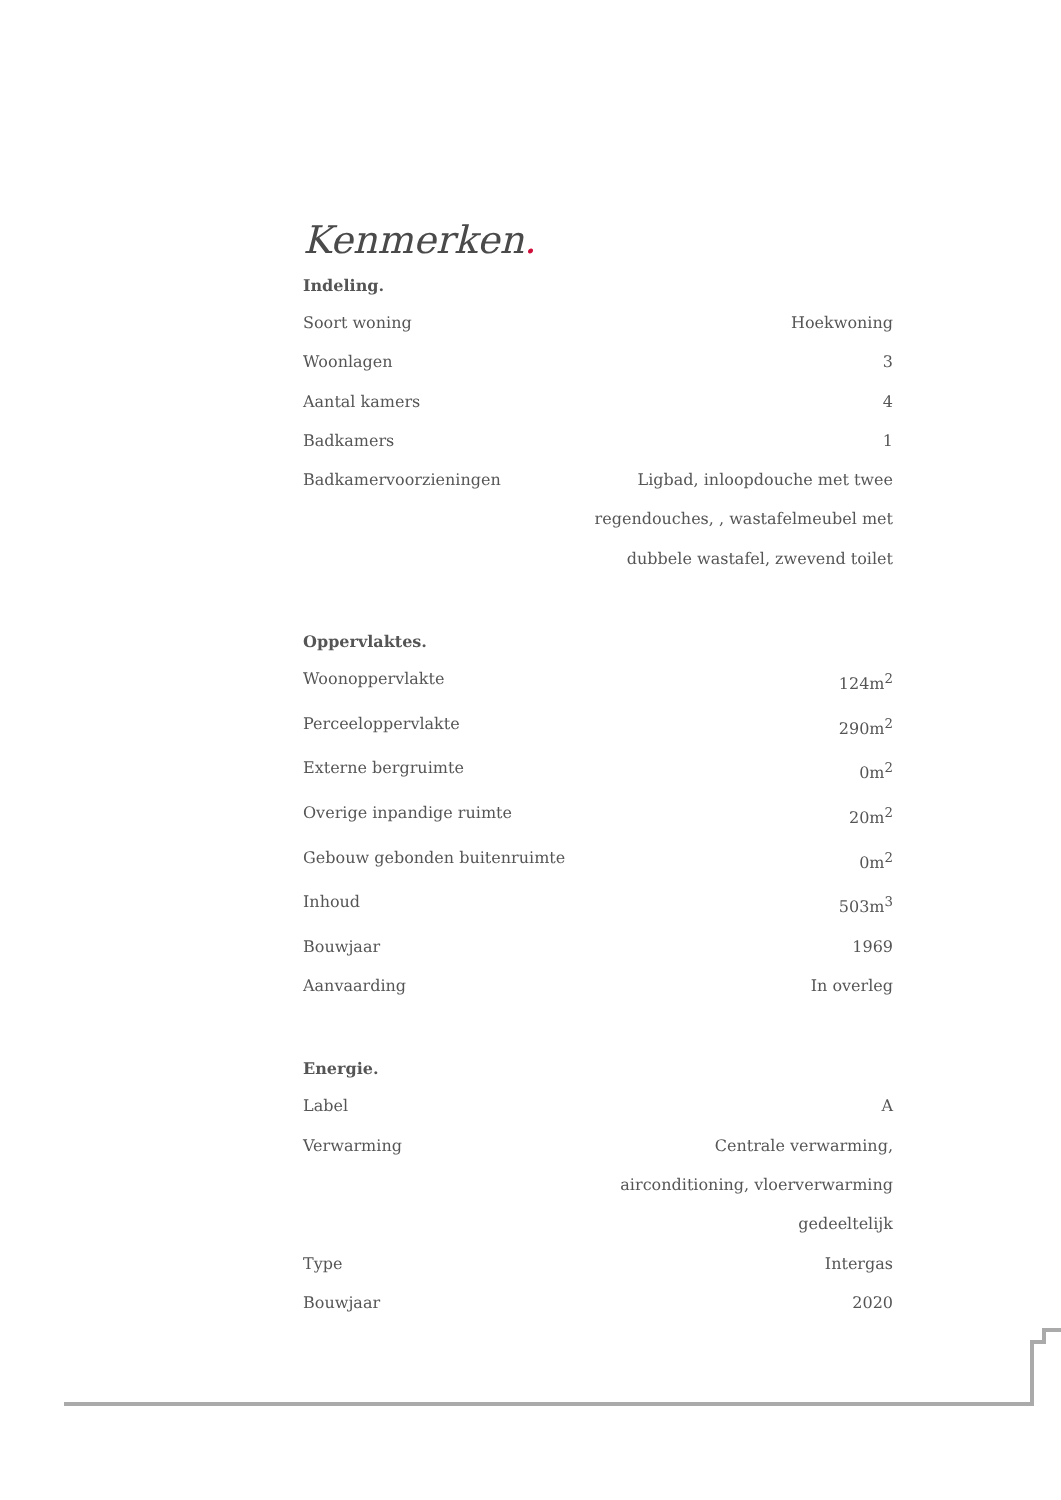Kenmerken.
Indeling.
| Soort woning | Hoekwoning |
| Woonlagen | 3 |
| Aantal kamers | 4 |
| Badkamers | 1 |
| Badkamervoorzieningen | Ligbad, inloopdouche met twee regendouches, , wastafelmeubel met dubbele wastafel, zwevend toilet |
Oppervlaktes.
| Woonoppervlakte | 124m<sup>2</sup> |
| Perceeloppervlakte | 290m<sup>2</sup> |
| Externe bergruimte | 0m<sup>2</sup> |
| Overige inpandige ruimte | 20m<sup>2</sup> |
| Gebouw gebonden buitenruimte | 0m<sup>2</sup> |
| Inhoud | 503m<sup>3</sup> |
| Bouwjaar | 1969 |
| Aanvaarding | In overleg |
Energie.
| Label | A |
| Verwarming | Centrale verwarming, airconditioning, vloerverwarming gedeeltelijk |
| Type | Intergas |
| Bouwjaar | 2020 |